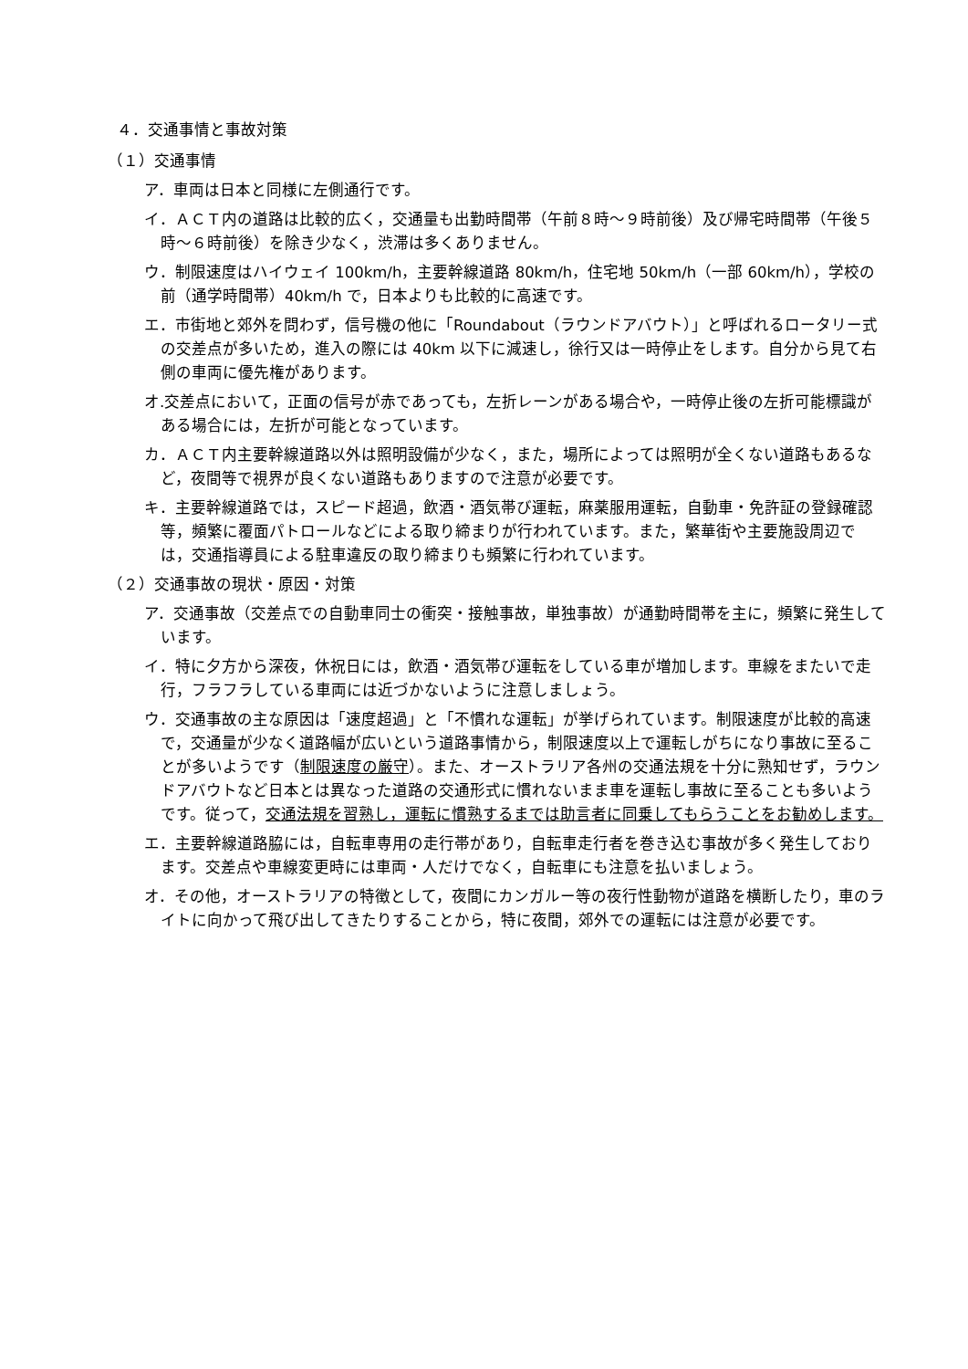４．交通事情と事故対策
（１）交通事情
ア．車両は日本と同様に左側通行です。
イ．ＡＣＴ内の道路は比較的広く，交通量も出勤時間帯（午前８時～９時前後）及び帰宅時間帯（午後５時～６時前後）を除き少なく，渋滞は多くありません。
ウ．制限速度はハイウェイ 100km/h，主要幹線道路 80km/h，住宅地 50km/h（一部 60km/h），学校の前（通学時間帯）40km/h で，日本よりも比較的に高速です。
エ．市街地と郊外を問わず，信号機の他に「Roundabout（ラウンドアバウト）」と呼ばれるロータリー式の交差点が多いため，進入の際には 40km 以下に減速し，徐行又は一時停止をします。自分から見て右側の車両に優先権があります。
オ.交差点において，正面の信号が赤であっても，左折レーンがある場合や，一時停止後の左折可能標識がある場合には，左折が可能となっています。
カ．ＡＣＴ内主要幹線道路以外は照明設備が少なく，また，場所によっては照明が全くない道路もあるなど，夜間等で視界が良くない道路もありますので注意が必要です。
キ．主要幹線道路では，スピード超過，飲酒・酒気帯び運転，麻薬服用運転，自動車・免許証の登録確認等，頻繁に覆面パトロールなどによる取り締まりが行われています。また，繁華街や主要施設周辺では，交通指導員による駐車違反の取り締まりも頻繁に行われています。
（２）交通事故の現状・原因・対策
ア．交通事故（交差点での自動車同士の衝突・接触事故，単独事故）が通勤時間帯を主に，頻繁に発生しています。
イ．特に夕方から深夜，休祝日には，飲酒・酒気帯び運転をしている車が増加します。車線をまたいで走行，フラフラしている車両には近づかないように注意しましょう。
ウ．交通事故の主な原因は「速度超過」と「不慣れな運転」が挙げられています。制限速度が比較的高速で，交通量が少なく道路幅が広いという道路事情から，制限速度以上で運転しがちになり事故に至ることが多いようです（制限速度の厳守）。また、オーストラリア各州の交通法規を十分に熟知せず，ラウンドアバウトなど日本とは異なった道路の交通形式に慣れないまま車を運転し事故に至ることも多いようです。従って，交通法規を習熟し，運転に慣熟するまでは助言者に同乗してもらうことをお勧めします。
エ．主要幹線道路脇には，自転車専用の走行帯があり，自転車走行者を巻き込む事故が多く発生しております。交差点や車線変更時には車両・人だけでなく，自転車にも注意を払いましょう。
オ．その他，オーストラリアの特徴として，夜間にカンガルー等の夜行性動物が道路を横断したり，車のライトに向かって飛び出してきたりすることから，特に夜間，郊外での運転には注意が必要です。